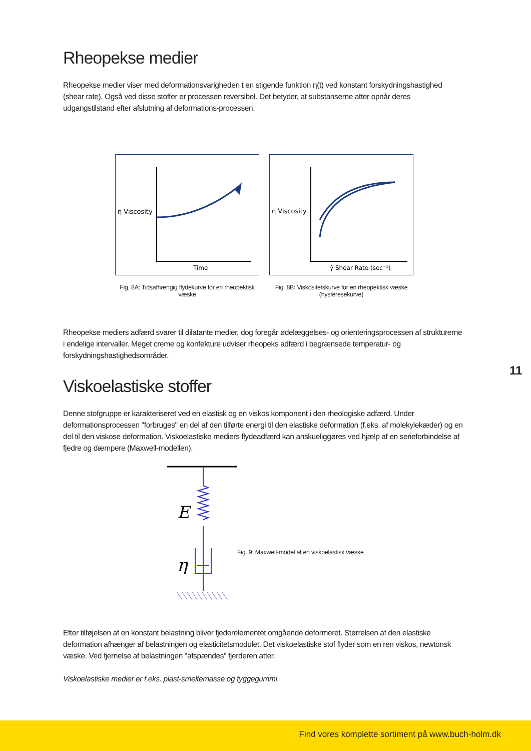Rheopekse medier
Rheopekse medier viser med deformationsvarigheden t en stigende funktion η(t) ved konstant forskydningshastighed (shear rate). Også ved disse stoffer er processen reversibel. Det betyder, at substanserne atter opnår deres udgangstilstand efter afslutning af deformations-processen.
η Viscosity
Time
η Viscosity
γ̇ Shear Rate (sec⁻¹)
Fig. 8A: Tidsafhængig flydekurve for en rheopektisk væske
Fig. 8B: Viskositetskurve for en rheopektisk væske (hysteresekurve)
Rheopekse mediers adfærd svarer til dilatante medier, dog foregår ødelæggelses- og orienteringsprocessen af strukturerne i endelige intervaller. Meget creme og konfekture udviser rheopeks adfærd i begrænsede temperatur- og forskydningshastighedsområder.
11
Viskoelastiske stoffer
Denne stofgruppe er karakteriseret ved en elastisk og en viskos komponent i den rheologiske adfærd. Under deformationsprocessen "forbruges" en del af den tilførte energi til den elastiske deformation (f.eks. af molekylekæder) og en del til den viskose deformation. Viskoelastiske mediers flydeadfærd kan anskueliggøres ved hjælp af en serieforbindelse af fjedre og dæmpere (Maxwell-modellen).
E
η
Fig. 9: Maxwell-model af en viskoelastisk væske
Efter tilføjelsen af en konstant belastning bliver fjederelementet omgående deformeret. Størrelsen af den elastiske deformation afhænger af belastningen og elasticitetsmodulet. Det viskoelastiske stof flyder som en ren viskos, newtonsk væske. Ved fjernelse af belastningen "afspændes" fjerderen atter.
Viskoelastiske medier er f.eks. plast-smeltemasse og tyggegummi.
Find vores komplette sortiment på www.buch-holm.dk